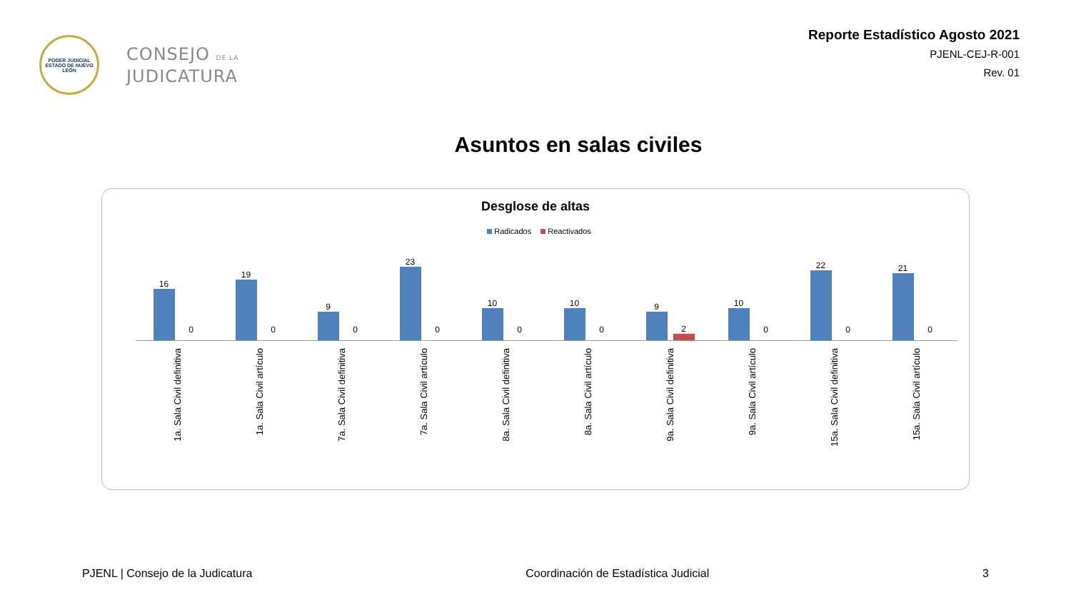PODER JUDICIAL
ESTADO DE NUEVO LEÓN
CONSEJO DE LA
JUDICATURA
Reporte Estadístico Agosto 2021
PJENL-CEJ-R-001
Rev. 01
Asuntos en salas civiles
Desglose de altas
Radicados Reactivados
16
0
1a. Sala Civil definitiva
19
0
1a. Sala Civil artículo
9
0
7a. Sala Civil definitiva
23
0
7a. Sala Civil artículo
10
0
8a. Sala Civil definitiva
10
0
8a. Sala Civil artículo
9
2
9a. Sala Civil definitiva
10
0
9a. Sala Civil artículo
22
0
15a. Sala Civil definitiva
21
0
15a. Sala Civil artículo
PJENL | Consejo de la Judicatura Coordinación de Estadística Judicial 3